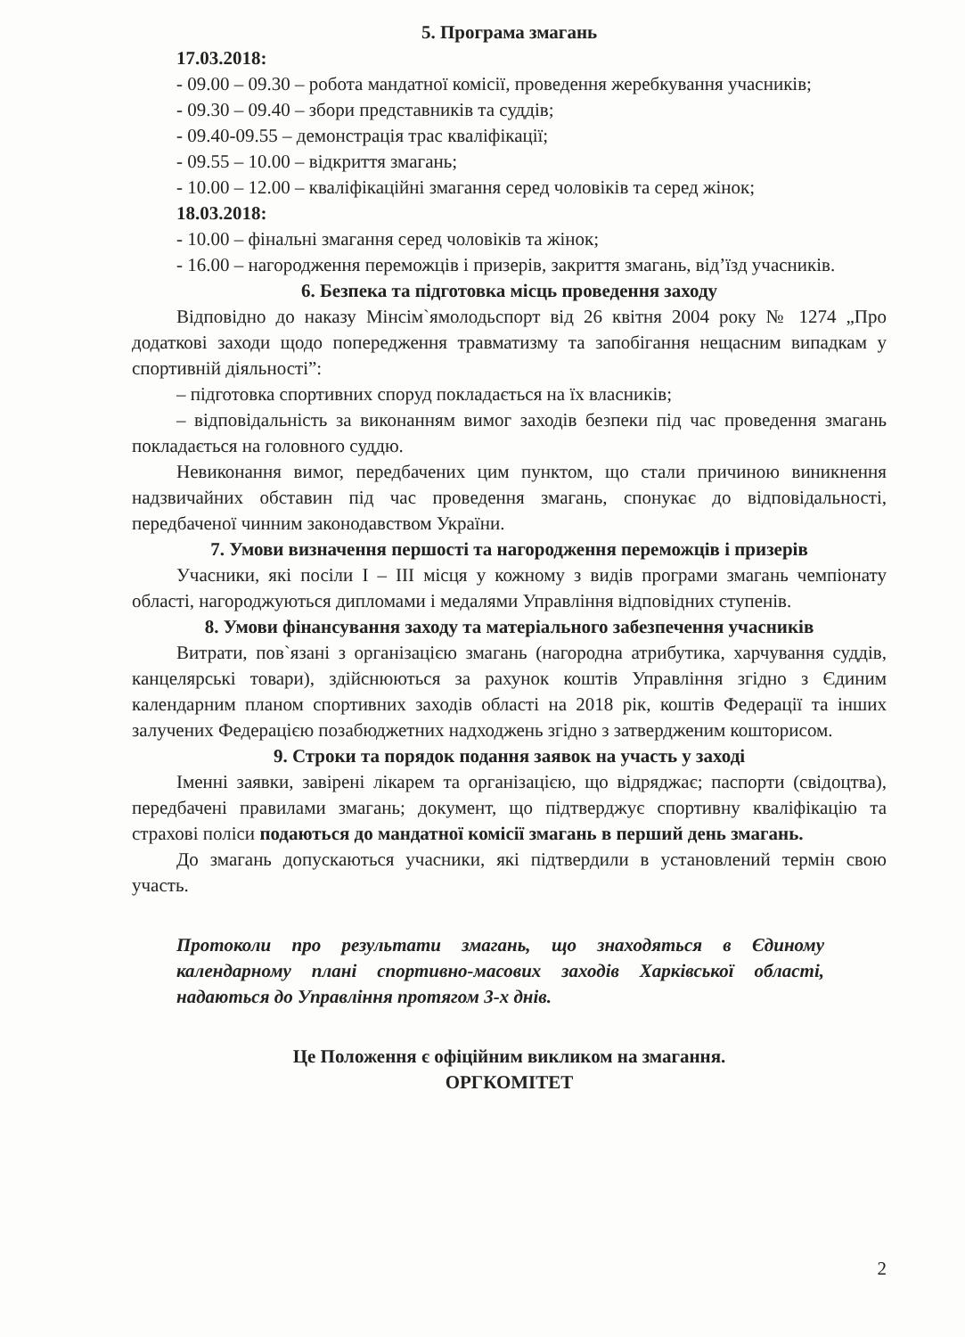5. Програма змагань
17.03.2018:
- 09.00 – 09.30 – робота мандатної комісії, проведення жеребкування учасників;
- 09.30 – 09.40 – збори представників та суддів;
- 09.40-09.55 – демонстрація трас кваліфікації;
- 09.55 – 10.00 – відкриття змагань;
- 10.00 – 12.00 – кваліфікаційні змагання серед чоловіків та серед жінок;
18.03.2018:
- 10.00 – фінальні змагання серед чоловіків та жінок;
- 16.00 – нагородження переможців і призерів, закриття змагань, від’їзд учасників.
6. Безпека та підготовка місць проведення заходу
Відповідно до наказу Мінсім`ямолодьспорт від 26 квітня 2004 року № 1274 „Про додаткові заходи щодо попередження травматизму та запобігання нещасним випадкам у спортивній діяльності”:
– підготовка спортивних споруд покладається на їх власників;
– відповідальність за виконанням вимог заходів безпеки під час проведення змагань покладається на головного суддю.
Невиконання вимог, передбачених цим пунктом, що стали причиною виникнення надзвичайних обставин під час проведення змагань, спонукає до відповідальності, передбаченої чинним законодавством України.
7. Умови визначення першості та нагородження переможців і призерів
Учасники, які посіли I – III місця у кожному з видів програми змагань чемпіонату області, нагороджуються дипломами і медалями Управління відповідних ступенів.
8. Умови фінансування заходу та матеріального забезпечення учасників
Витрати, пов`язані з організацією змагань (нагородна атрибутика, харчування суддів, канцелярські товари), здійснюються за рахунок коштів Управління згідно з Єдиним календарним планом спортивних заходів області на 2018 рік, коштів Федерації та інших залучених Федерацією позабюджетних надходжень згідно з затвердженим кошторисом.
9. Строки та порядок подання заявок на участь у заході
Іменні заявки, завірені лікарем та організацією, що відряджає; паспорти (свідоцтва), передбачені правилами змагань; документ, що підтверджує спортивну кваліфікацію та страхові поліси подаються до мандатної комісії змагань в перший день змагань.
До змагань допускаються учасники, які підтвердили в установлений термін свою участь.
Протоколи про результати змагань, що знаходяться в Єдиному календарному плані спортивно-масових заходів Харківської області, надаються до Управління протягом 3-х днів.
Це Положення є офіційним викликом на змагання.
ОРГКОМІТЕТ
2